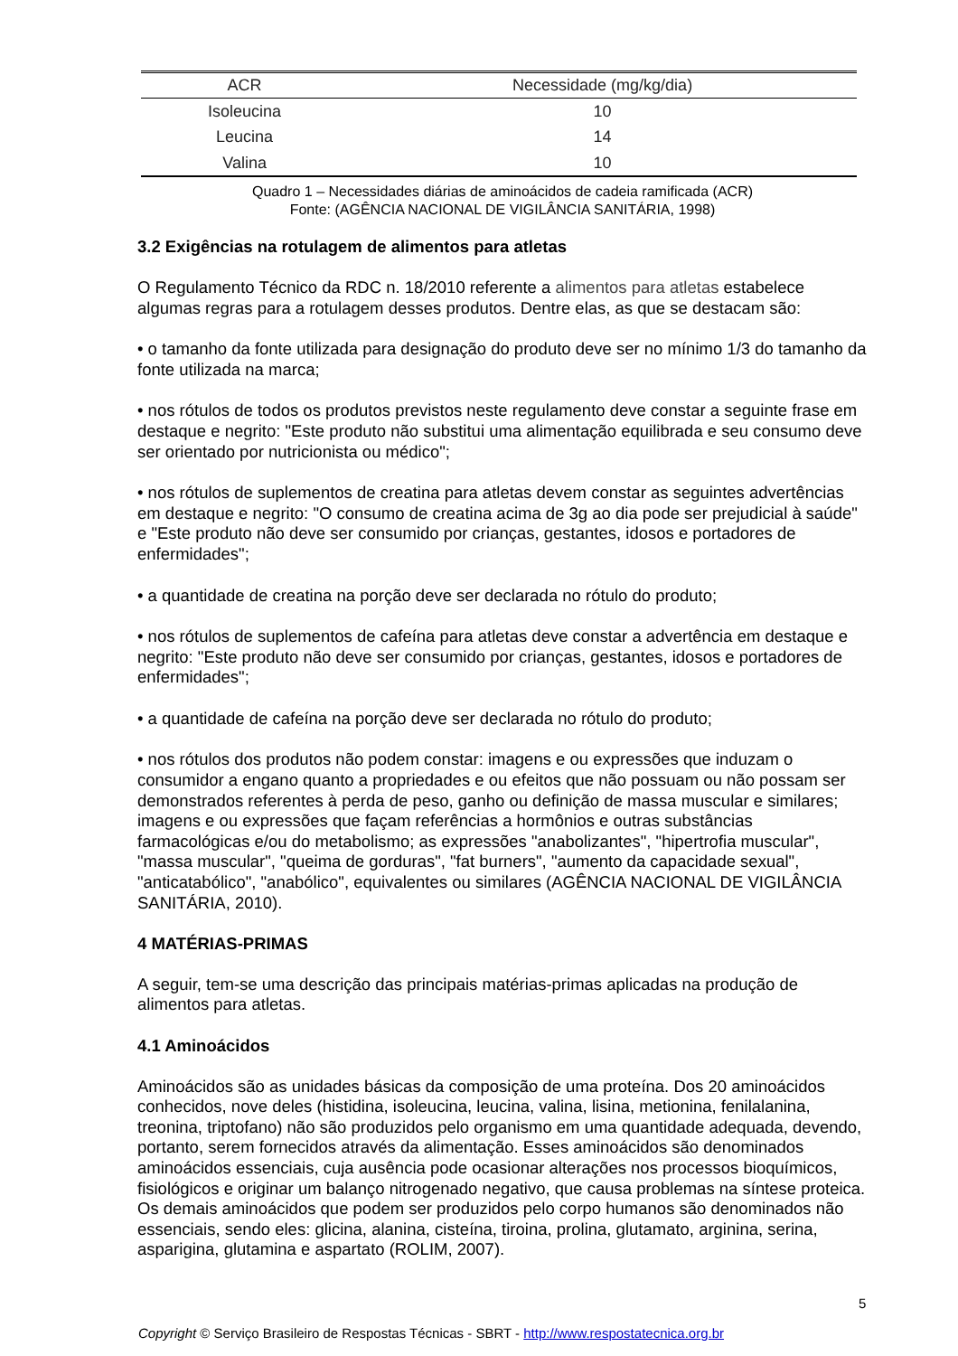| ACR | Necessidade (mg/kg/dia) |
| --- | --- |
| Isoleucina | 10 |
| Leucina | 14 |
| Valina | 10 |
Quadro 1 – Necessidades diárias de aminoácidos de cadeia ramificada (ACR)
Fonte: (AGÊNCIA NACIONAL DE VIGILÂNCIA SANITÁRIA, 1998)
3.2 Exigências na rotulagem de alimentos para atletas
O Regulamento Técnico da RDC n. 18/2010 referente a alimentos para atletas estabelece algumas regras para a rotulagem desses produtos. Dentre elas, as que se destacam são:
• o tamanho da fonte utilizada para designação do produto deve ser no mínimo 1/3 do tamanho da fonte utilizada na marca;
• nos rótulos de todos os produtos previstos neste regulamento deve constar a seguinte frase em destaque e negrito: "Este produto não substitui uma alimentação equilibrada e seu consumo deve ser orientado por nutricionista ou médico";
• nos rótulos de suplementos de creatina para atletas devem constar as seguintes advertências em destaque e negrito: "O consumo de creatina acima de 3g ao dia pode ser prejudicial à saúde" e "Este produto não deve ser consumido por crianças, gestantes, idosos e portadores de enfermidades";
• a quantidade de creatina na porção deve ser declarada no rótulo do produto;
• nos rótulos de suplementos de cafeína para atletas deve constar a advertência em destaque e negrito: "Este produto não deve ser consumido por crianças, gestantes, idosos e portadores de enfermidades";
• a quantidade de cafeína na porção deve ser declarada no rótulo do produto;
• nos rótulos dos produtos não podem constar: imagens e ou expressões que induzam o consumidor a engano quanto a propriedades e ou efeitos que não possuam ou não possam ser demonstrados referentes à perda de peso, ganho ou definição de massa muscular e similares; imagens e ou expressões que façam referências a hormônios e outras substâncias farmacológicas e/ou do metabolismo; as expressões "anabolizantes", "hipertrofia muscular", "massa muscular", "queima de gorduras", "fat burners", "aumento da capacidade sexual", "anticatabólico", "anabólico", equivalentes ou similares (AGÊNCIA NACIONAL DE VIGILÂNCIA SANITÁRIA, 2010).
4 MATÉRIAS-PRIMAS
A seguir, tem-se uma descrição das principais matérias-primas aplicadas na produção de alimentos para atletas.
4.1 Aminoácidos
Aminoácidos são as unidades básicas da composição de uma proteína. Dos 20 aminoácidos conhecidos, nove deles (histidina, isoleucina, leucina, valina, lisina, metionina, fenilalanina, treonina, triptofano) não são produzidos pelo organismo em uma quantidade adequada, devendo, portanto, serem fornecidos através da alimentação. Esses aminoácidos são denominados aminoácidos essenciais, cuja ausência pode ocasionar alterações nos processos bioquímicos, fisiológicos e originar um balanço nitrogenado negativo, que causa problemas na síntese proteica. Os demais aminoácidos que podem ser produzidos pelo corpo humanos são denominados não essenciais, sendo eles: glicina, alanina, cisteína, tiroina, prolina, glutamato, arginina, serina, asparigina, glutamina e aspartato (ROLIM, 2007).
5
Copyright © Serviço Brasileiro de Respostas Técnicas - SBRT - http://www.respostatecnica.org.br